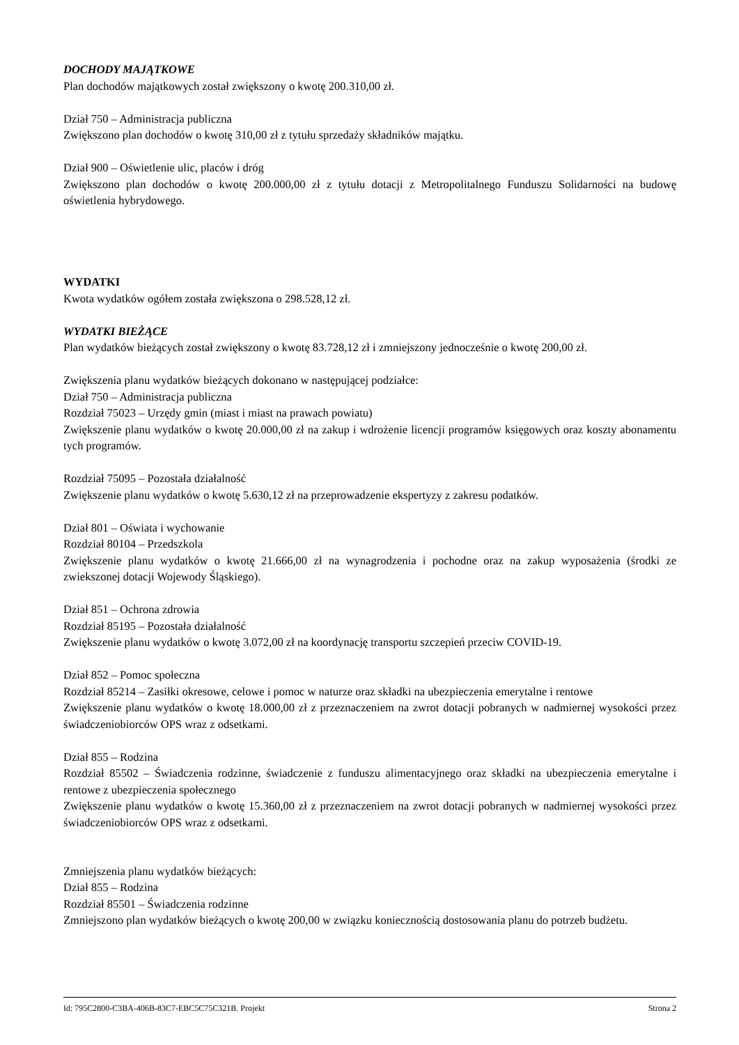DOCHODY MAJĄTKOWE
Plan dochodów majątkowych został zwiększony o kwotę 200.310,00 zł.
Dział 750 – Administracja publiczna
Zwiększono plan dochodów o kwotę 310,00 zł z tytułu sprzedaży składników majątku.
Dział 900 – Oświetlenie ulic, placów i dróg
Zwiększono plan dochodów o kwotę 200.000,00 zł z tytułu dotacji z Metropolitalnego Funduszu Solidarności na budowę oświetlenia hybrydowego.
WYDATKI
Kwota wydatków ogółem została zwiększona o 298.528,12 zł.
WYDATKI BIEŻĄCE
Plan wydatków bieżących został zwiększony o kwotę 83.728,12 zł i zmniejszony jednocześnie o kwotę 200,00 zł.
Zwiększenia planu wydatków bieżących dokonano w następującej podziałce:
Dział 750 – Administracja publiczna
Rozdział 75023 – Urzędy gmin (miast i miast na prawach powiatu)
Zwiększenie planu wydatków o kwotę 20.000,00 zł na zakup i wdrożenie licencji programów księgowych oraz koszty abonamentu tych programów.
Rozdział 75095 – Pozostała działalność
Zwiększenie planu wydatków o kwotę 5.630,12 zł na przeprowadzenie ekspertyzy z zakresu podatków.
Dział 801 – Oświata i wychowanie
Rozdział 80104 – Przedszkola
Zwiększenie planu wydatków o kwotę 21.666,00 zł na wynagrodzenia i pochodne oraz na zakup wyposażenia (środki ze zwiekszonej dotacji Wojewody Śląskiego).
Dział 851 – Ochrona zdrowia
Rozdział 85195 – Pozostała działalność
Zwiększenie planu wydatków o kwotę 3.072,00 zł na koordynację transportu szczepień przeciw COVID-19.
Dział 852 – Pomoc społeczna
Rozdział 85214 – Zasiłki okresowe, celowe i pomoc w naturze oraz składki na ubezpieczenia emerytalne i rentowe
Zwiększenie planu wydatków o kwotę 18.000,00 zł z przeznaczeniem na zwrot dotacji pobranych w nadmiernej wysokości przez świadczeniobiorców OPS wraz z odsetkami.
Dział 855 – Rodzina
Rozdział 85502 – Świadczenia rodzinne, świadczenie z funduszu alimentacyjnego oraz składki na ubezpieczenia emerytalne i rentowe z ubezpieczenia społecznego
Zwiększenie planu wydatków o kwotę 15.360,00 zł z przeznaczeniem na zwrot dotacji pobranych w nadmiernej wysokości przez świadczeniobiorców OPS wraz z odsetkami.
Zmniejszenia planu wydatków bieżących:
Dział 855 – Rodzina
Rozdział 85501 – Świadczenia rodzinne
Zmniejszono plan wydatków bieżących o kwotę 200,00 w związku koniecznością dostosowania planu do potrzeb budżetu.
Id: 795C2800-C3BA-406B-83C7-EBC5C75C321B. Projekt Strona 2